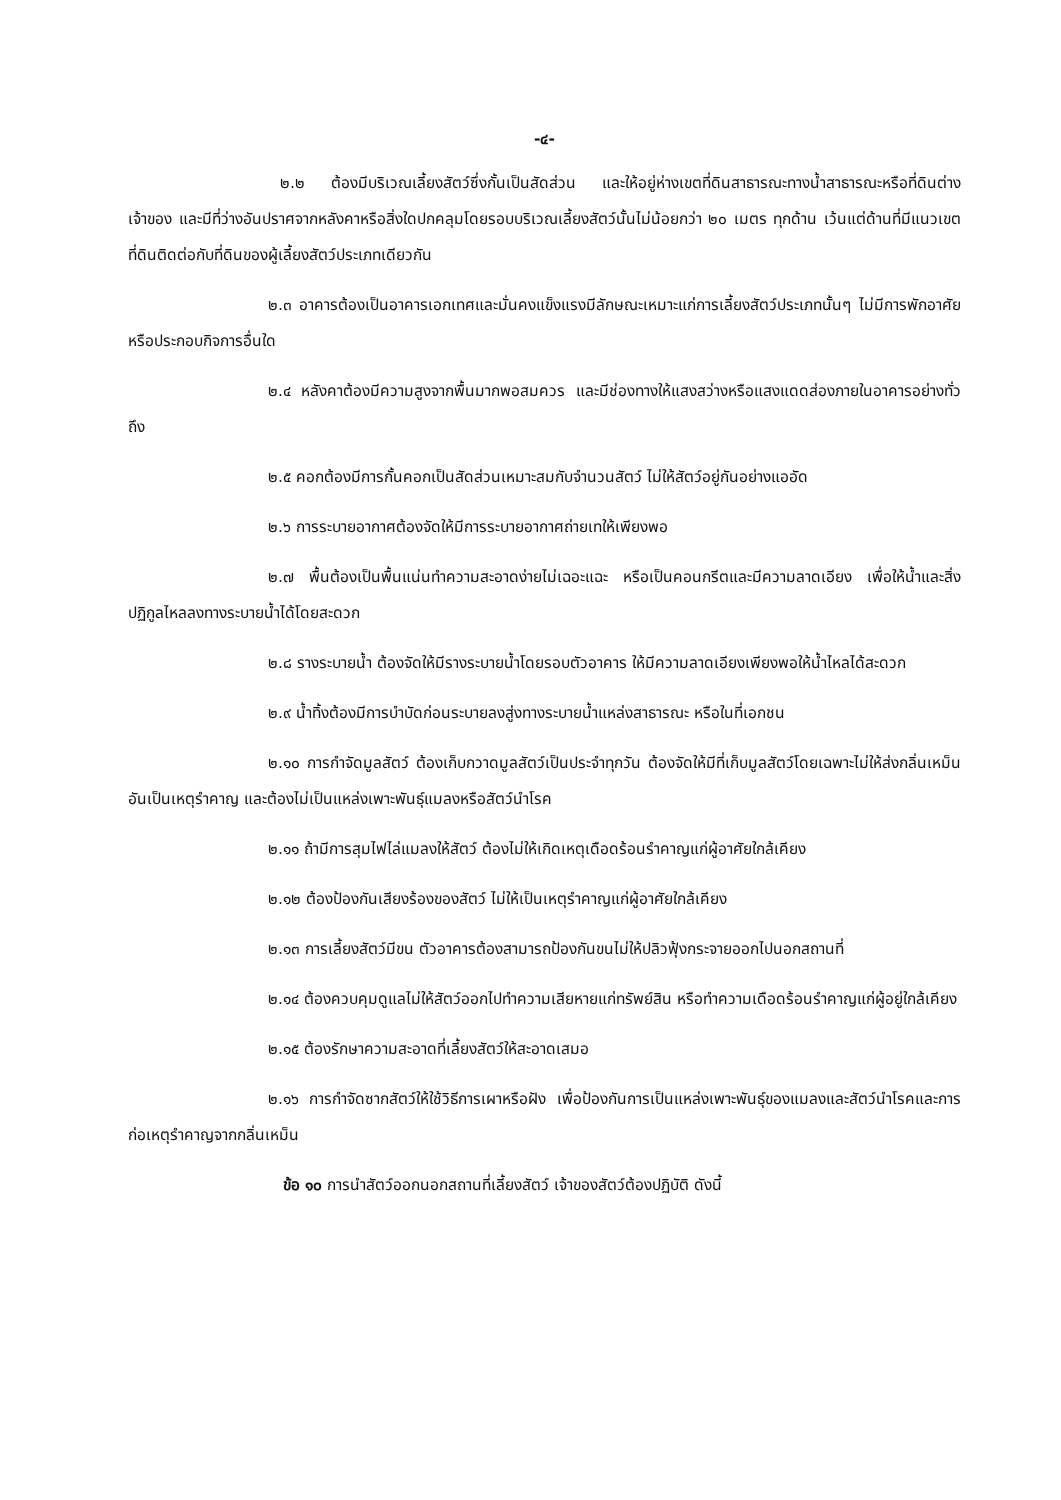-๔-
๒.๒ ต้องมีบริเวณเลี้ยงสัตว์ซึ่งกั้นเป็นสัดส่วน และให้อยู่ห่างเขตที่ดินสาธารณะทางน้ำสาธารณะหรือที่ดินต่างเจ้าของ และมีที่ว่างอันปราศจากหลังคาหรือสิ่งใดปกคลุมโดยรอบบริเวณเลี้ยงสัตว์นั้นไม่น้อยกว่า ๒๐ เมตร ทุกด้าน เว้นแต่ด้านที่มีแนวเขตที่ดินติดต่อกับที่ดินของผู้เลี้ยงสัตว์ประเภทเดียวกัน
๒.๓ อาคารต้องเป็นอาคารเอกเทศและมั่นคงแข็งแรงมีลักษณะเหมาะแก่การเลี้ยงสัตว์ประเภทนั้นๆ ไม่มีการพักอาศัยหรือประกอบกิจการอื่นใด
๒.๔ หลังคาต้องมีความสูงจากพื้นมากพอสมควร และมีช่องทางให้แสงสว่างหรือแสงแดดส่องภายในอาคารอย่างทั่วถึง
๒.๕ คอกต้องมีการกั้นคอกเป็นสัดส่วนเหมาะสมกับจำนวนสัตว์ ไม่ให้สัตว์อยู่กันอย่างแออัด
๒.๖ การระบายอากาศต้องจัดให้มีการระบายอากาศถ่ายเทให้เพียงพอ
๒.๗ พื้นต้องเป็นพื้นแน่นทำความสะอาดง่ายไม่เฉอะแฉะ หรือเป็นคอนกรีตและมีความลาดเอียง เพื่อให้น้ำและสิ่งปฏิกูลไหลลงทางระบายน้ำได้โดยสะดวก
๒.๘ รางระบายน้ำ ต้องจัดให้มีรางระบายน้ำโดยรอบตัวอาคาร ให้มีความลาดเอียงเพียงพอให้น้ำไหลได้สะดวก
๒.๙ น้ำทิ้งต้องมีการบำบัดก่อนระบายลงสู่งทางระบายน้ำแหล่งสาธารณะ หรือในที่เอกชน
๒.๑๐ การกำจัดมูลสัตว์ ต้องเก็บกวาดมูลสัตว์เป็นประจำทุกวัน ต้องจัดให้มีที่เก็บมูลสัตว์โดยเฉพาะไม่ให้ส่งกลิ่นเหม็นอันเป็นเหตุรำคาญ และต้องไม่เป็นแหล่งเพาะพันธุ์แมลงหรือสัตว์นำโรค
๒.๑๑ ถ้ามีการสุมไฟไล่แมลงให้สัตว์ ต้องไม่ให้เกิดเหตุเดือดร้อนรำคาญแก่ผู้อาศัยใกล้เคียง
๒.๑๒ ต้องป้องกันเสียงร้องของสัตว์ ไม่ให้เป็นเหตุรำคาญแก่ผู้อาศัยใกล้เคียง
๒.๑๓ การเลี้ยงสัตว์มีขน ตัวอาคารต้องสามารถป้องกันขนไม่ให้ปลิวฟุ้งกระจายออกไปนอกสถานที่
๒.๑๔ ต้องควบคุมดูแลไม่ให้สัตว์ออกไปทำความเสียหายแก่ทรัพย์สิน หรือทำความเดือดร้อนรำคาญแก่ผู้อยู่ใกล้เคียง
๒.๑๕ ต้องรักษาความสะอาดที่เลี้ยงสัตว์ให้สะอาดเสมอ
๒.๑๖ การกำจัดซากสัตว์ให้ใช้วิธีการเผาหรือฝัง เพื่อป้องกันการเป็นแหล่งเพาะพันธุ์ของแมลงและสัตว์นำโรคและการก่อเหตุรำคาญจากกลิ่นเหม็น
ข้อ ๑๐ การนำสัตว์ออกนอกสถานที่เลี้ยงสัตว์ เจ้าของสัตว์ต้องปฏิบัติ ดังนี้